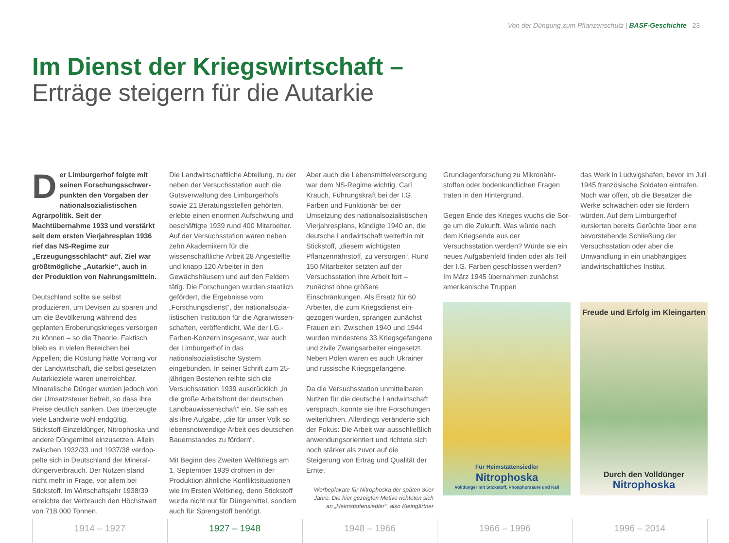Von der Düngung zum Pflanzenschutz | BASF-Geschichte 23
Im Dienst der Kriegswirtschaft –
Erträge steigern für die Autarkie
Der Limburgerhof folgte mit seinen Forschungsschwer­punkten den Vorgaben der nationalsozialistischen Agrarpolitik. Seit der Machtübernahme 1933 und verstärkt seit dem ersten Vierjahres­plan 1936 rief das NS-Regime zur „Erzeugungsschlacht“ auf. Ziel war größtmögliche „Autarkie“, auch in der Produktion von Nahrungsmitteln.
Deutschland sollte sie selbst produzieren, um Devisen zu sparen und um die Be­völkerung während des geplanten Erobe­rungskrieges versorgen zu können – so die Theorie. Faktisch blieb es in vielen Bereichen bei Appellen; die Rüstung hatte Vorrang vor der Landwirtschaft, die selbst gesetzten Autarkieziele waren unerreichbar. Mineralische Dünger wurden jedoch von der Umsatzsteuer befreit, so dass ihre Preise deutlich sanken. Das überzeugte viele Landwirte wohl endgültig, Stickstoff-Einzeldünger, Nitrophoska und andere Düngemittel einzusetzen. Allein zwischen 1932/33 und 1937/38 verdop­pelte sich in Deutschland der Mineral­düngerverbrauch. Der Nutzen stand nicht mehr in Frage, vor allem bei Stickstoff. Im Wirtschaftsjahr 1938/39 erreichte der Verbrauch den Höchstwert von 718.000 Tonnen.
Die Landwirtschaftliche Abteilung, zu der neben der Versuchsstation auch die Guts­verwaltung des Limburgerhofs sowie 21 Beratungsstellen gehörten, erlebte einen enormen Aufschwung und beschäftigte 1939 rund 400 Mitarbeiter. Auf der Ver­suchsstation waren neben zehn Akade­mikern für die wissenschaftliche Arbeit 28 Angestellte und knapp 120 Arbeiter in den Gewächshäusern und auf den Feldern tätig. Die Forschungen wurden staatlich gefördert, die Ergebnisse vom „Forschungsdienst“, der nationalsozia­listischen Institution für die Agrarwissen­schaften, veröffentlicht. Wie der I.G.-Farben-Konzern insgesamt, war auch der Limburgerhof in das nationalsozialistische System eingebunden. In seiner Schrift zum 25-jährigen Bestehen reihte sich die Versuchsstation 1939 ausdrücklich „in die große Arbeitsfront der deutschen Landbauwissenschaft“ ein. Sie sah es als ihre Aufgabe, „die für unser Volk so lebensnotwendige Arbeit des deutschen Bauernstandes zu fördern“.
Mit Beginn des Zweiten Weltkriegs am 1. September 1939 drohten in der Produktion ähnliche Konfliktsituationen wie im Ersten Weltkrieg, denn Stickstoff wurde nicht nur für Düngemittel, sondern auch für Sprengstoff benötigt.
Aber auch die Lebensmittelversorgung war dem NS-Regime wichtig. Carl Krauch, Führungskraft bei der I.G. Farben und Funktionär bei der Umsetzung des national­sozialistischen Vierjahresplans, kündigte 1940 an, die deutsche Landwirtschaft weiterhin mit Stickstoff, „diesem wichtigsten Pflanzennährstoff, zu versorgen“. Rund 150 Mitarbeiter setzten auf der Versuchs­station ihre Arbeit fort – zunächst ohne größere Einschränkungen. Als Ersatz für 60 Arbeiter, die zum Kriegsdienst ein­gezogen wurden, sprangen zunächst Frauen ein. Zwischen 1940 und 1944 wurden mindestens 33 Kriegsgefangene und zivile Zwangsarbeiter eingesetzt. Neben Polen waren es auch Ukrainer und russische Kriegsgefangene.
Da die Versuchsstation unmittelbaren Nutzen für die deutsche Landwirtschaft versprach, konnte sie ihre Forschungen weiterführen. Allerdings veränderte sich der Fokus: Die Arbeit war ausschließlich anwendungsorientiert und richtete sich noch stärker als zuvor auf die Steigerung von Ertrag und Qualität der Ernte;
Werbeplakate für Nitrophoska der späten 30er Jahre. Die hier gezeigten Motive richteten sich an „Heimstättensiedler“, also Kleingärtner
Grundlagenforschung zu Mikronähr­stoffen oder bodenkundlichen Fragen traten in den Hintergrund.
Gegen Ende des Krieges wuchs die Sor­ge um die Zukunft. Was würde nach dem Kriegsende aus der Versuchsstation wer­den? Würde sie ein neues Aufgabenfeld finden oder als Teil der I.G. Farben ge­schlossen werden? Im März 1945 über­nahmen zunächst amerikanische Truppen
Für Heimstättensiedler
Nitrophoska
Volldünger mit Stickstoff, Phosphorsäure und Kali
das Werk in Ludwigshafen, bevor im Juli 1945 französische Soldaten eintrafen. Noch war offen, ob die Besatzer die Werke schwächen oder sie fördern würden. Auf dem Limburgerhof kursierten bereits Gerüchte über eine bevorstehende Schließung der Versuchsstation oder aber die Umwandlung in ein unabhän­giges landwirtschaftliches Institut.
Freude und Erfolg im Kleingarten
Durch den Volldünger
Nitrophoska
1914 – 1927 1927 – 1948 1948 – 1966 1966 – 1996 1996 – 2014